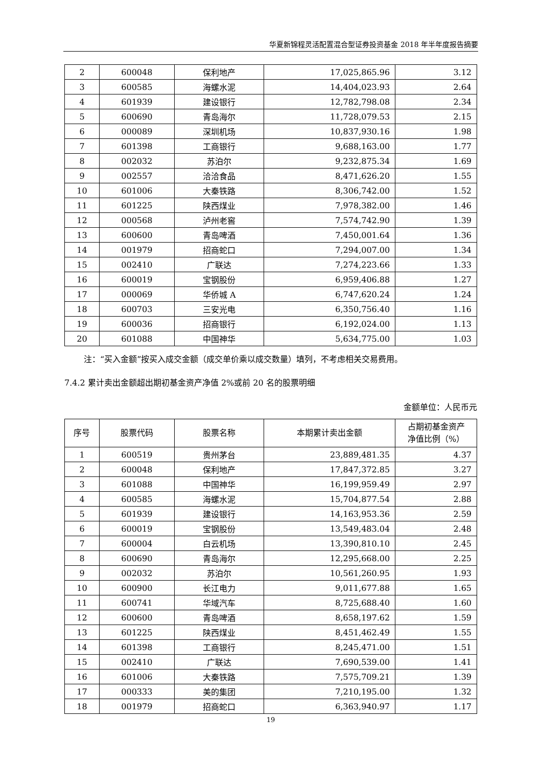华夏新锦程灵活配置混合型证券投资基金 2018 年半年度报告摘要
| 2 | 600048 | 保利地产 | 17,025,865.96 | 3.12 |
| 3 | 600585 | 海螺水泥 | 14,404,023.93 | 2.64 |
| 4 | 601939 | 建设银行 | 12,782,798.08 | 2.34 |
| 5 | 600690 | 青岛海尔 | 11,728,079.53 | 2.15 |
| 6 | 000089 | 深圳机场 | 10,837,930.16 | 1.98 |
| 7 | 601398 | 工商银行 | 9,688,163.00 | 1.77 |
| 8 | 002032 | 苏泊尔 | 9,232,875.34 | 1.69 |
| 9 | 002557 | 洽洽食品 | 8,471,626.20 | 1.55 |
| 10 | 601006 | 大秦铁路 | 8,306,742.00 | 1.52 |
| 11 | 601225 | 陕西煤业 | 7,978,382.00 | 1.46 |
| 12 | 000568 | 泸州老窖 | 7,574,742.90 | 1.39 |
| 13 | 600600 | 青岛啤酒 | 7,450,001.64 | 1.36 |
| 14 | 001979 | 招商蛇口 | 7,294,007.00 | 1.34 |
| 15 | 002410 | 广联达 | 7,274,223.66 | 1.33 |
| 16 | 600019 | 宝钢股份 | 6,959,406.88 | 1.27 |
| 17 | 000069 | 华侨城 A | 6,747,620.24 | 1.24 |
| 18 | 600703 | 三安光电 | 6,350,756.40 | 1.16 |
| 19 | 600036 | 招商银行 | 6,192,024.00 | 1.13 |
| 20 | 601088 | 中国神华 | 5,634,775.00 | 1.03 |
注：“买入金额”按买入成交金额（成交单价乘以成交数量）填列，不考虑相关交易费用。
7.4.2 累计卖出金额超出期初基金资产净值 2%或前 20 名的股票明细
金额单位：人民币元
| 序号 | 股票代码 | 股票名称 | 本期累计卖出金额 | 占期初基金资产 净值比例（%） |
| --- | --- | --- | --- | --- |
| 1 | 600519 | 贵州茅台 | 23,889,481.35 | 4.37 |
| 2 | 600048 | 保利地产 | 17,847,372.85 | 3.27 |
| 3 | 601088 | 中国神华 | 16,199,959.49 | 2.97 |
| 4 | 600585 | 海螺水泥 | 15,704,877.54 | 2.88 |
| 5 | 601939 | 建设银行 | 14,163,953.36 | 2.59 |
| 6 | 600019 | 宝钢股份 | 13,549,483.04 | 2.48 |
| 7 | 600004 | 白云机场 | 13,390,810.10 | 2.45 |
| 8 | 600690 | 青岛海尔 | 12,295,668.00 | 2.25 |
| 9 | 002032 | 苏泊尔 | 10,561,260.95 | 1.93 |
| 10 | 600900 | 长江电力 | 9,011,677.88 | 1.65 |
| 11 | 600741 | 华域汽车 | 8,725,688.40 | 1.60 |
| 12 | 600600 | 青岛啤酒 | 8,658,197.62 | 1.59 |
| 13 | 601225 | 陕西煤业 | 8,451,462.49 | 1.55 |
| 14 | 601398 | 工商银行 | 8,245,471.00 | 1.51 |
| 15 | 002410 | 广联达 | 7,690,539.00 | 1.41 |
| 16 | 601006 | 大秦铁路 | 7,575,709.21 | 1.39 |
| 17 | 000333 | 美的集团 | 7,210,195.00 | 1.32 |
| 18 | 001979 | 招商蛇口 | 6,363,940.97 | 1.17 |
19